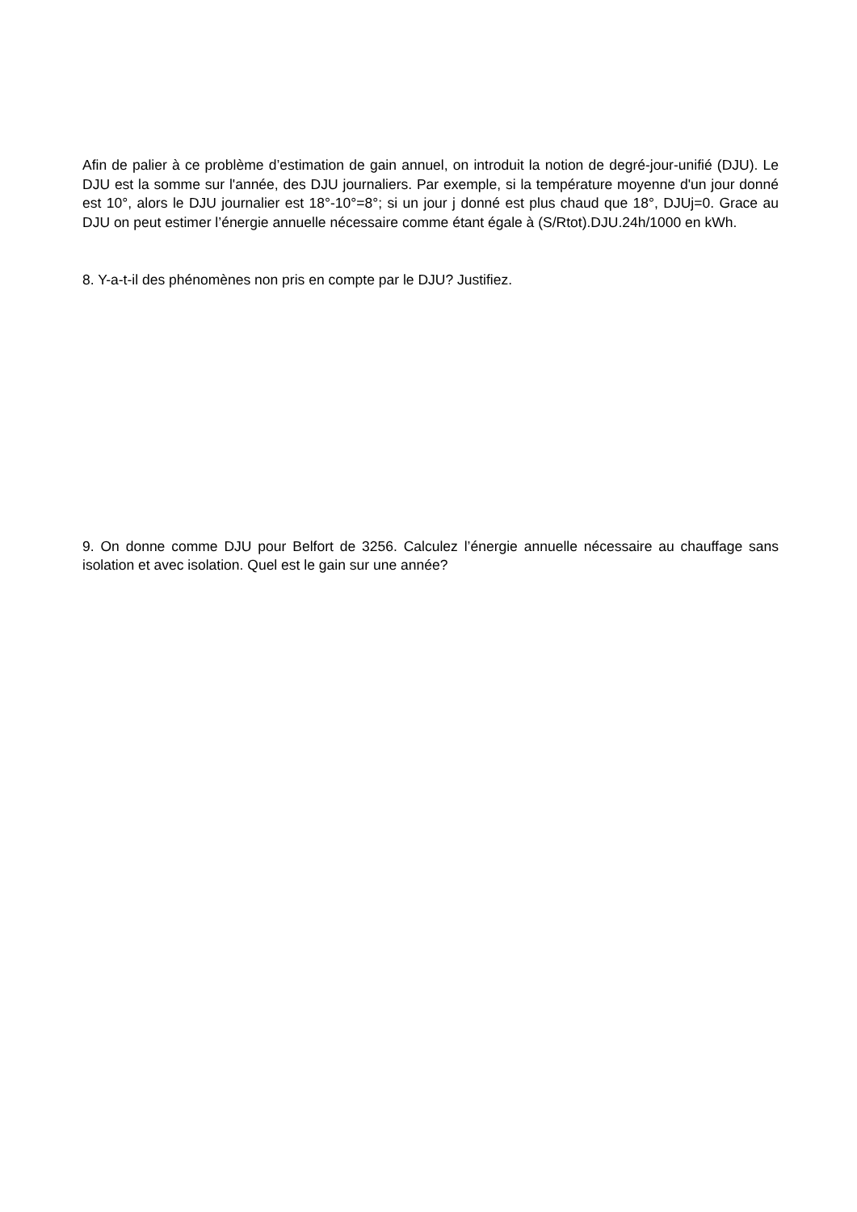Afin de palier à ce problème d’estimation de gain annuel, on introduit la notion de degré-jour-unifié (DJU). Le DJU est la somme sur l'année, des DJU journaliers. Par exemple, si la température moyenne d'un jour donné est 10°, alors le DJU journalier est 18°-10°=8°; si un jour j donné est plus chaud que 18°, DJUj=0. Grace au DJU on peut estimer l’énergie annuelle nécessaire comme étant égale à (S/Rtot).DJU.24h/1000 en kWh.
8. Y-a-t-il des phénomènes non pris en compte par le DJU? Justifiez.
9. On donne comme DJU pour Belfort de 3256. Calculez l’énergie annuelle nécessaire au chauffage sans isolation et avec isolation. Quel est le gain sur une année?